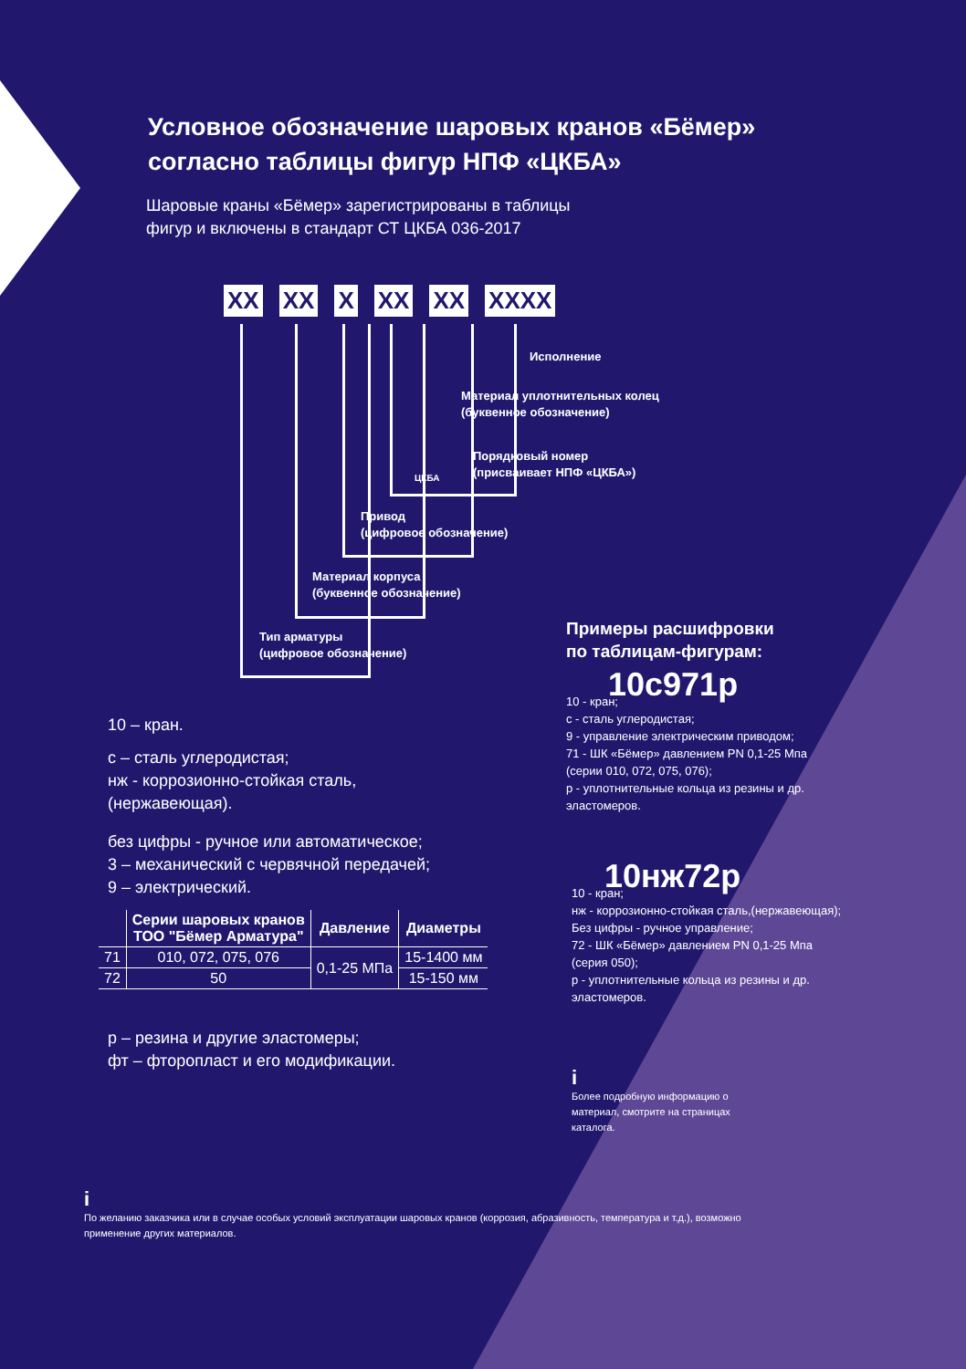Условное обозначение шаровых кранов «Бёмер»
согласно таблицы фигур НПФ «ЦКБА»
Шаровые краны «Бёмер» зарегистрированы в таблицы
фигур и включены в стандарт СТ ЦКБА 036-2017
XX XX X XX XX XXXX
Исполнение
Материал уплотнительных колец
(буквенное обозначение)
Порядковый номер
(присваивает НПФ «ЦКБА»)
ЦКБА
Привод
(цифровое обозначение)
Материал корпуса
(буквенное обозначение)
Тип арматуры
(цифровое обозначение)
10 – кран.
с – сталь углеродистая;
нж - коррозионно-стойкая сталь,
(нержавеющая).
без цифры - ручное или автоматическое;
3 – механический с червячной передачей;
9 – электрический.
| | Серии шаровых кранов ТОО "Бёмер Арматура" | Давление | Диаметры |
| --- | --- | --- | --- |
| 71 | 010, 072, 075, 076 | 0,1-25 МПа | 15-1400 мм |
| 72 | 50 | | 15-150 мм |
р – резина и другие эластомеры;
фт – фторопласт и его модификации.
Примеры расшифровки
по таблицам-фигурам:
10с971р
10 - кран;
с - сталь углеродистая;
9 - управление электрическим приводом;
71 - ШК «Бёмер» давлением PN 0,1-25 Мпа
(серии 010, 072, 075, 076);
р - уплотнительные кольца из резины и др.
эластомеров.
10нж72р
10 - кран;
нж - коррозионно-стойкая сталь,(нержавеющая);
Без цифры - ручное управление;
72 - ШК «Бёмер» давлением PN 0,1-25 Мпа
(серия 050);
р - уплотнительные кольца из резины и др.
эластомеров.
i
Более подробную информацию о
материал, смотрите на страницах
каталога.
i
По желанию заказчика или в случае особых условий эксплуатации шаровых кранов (коррозия, абразивность, температура и т.д.), возможно
применение других материалов.